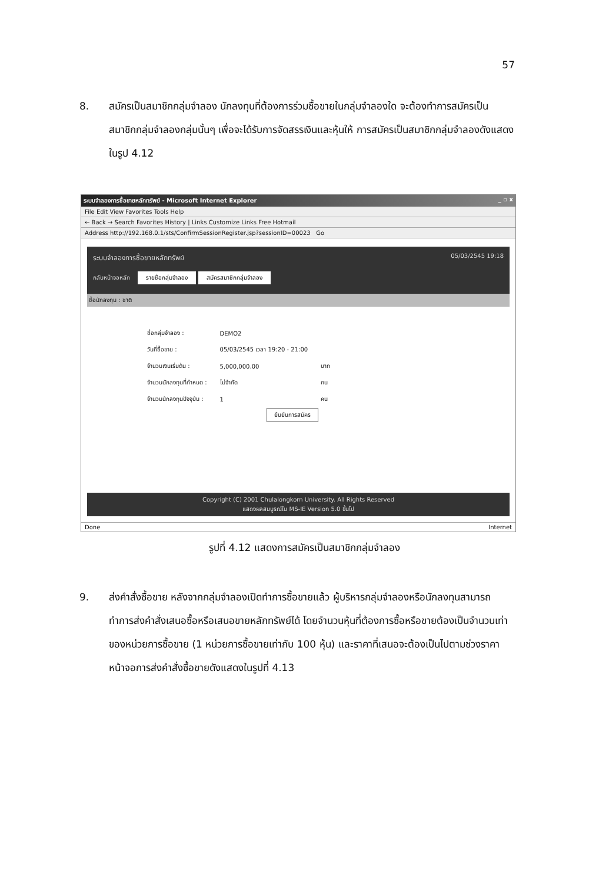57
8. สมัครเป็นสมาชิกกลุ่มจำลอง นักลงทุนที่ต้องการร่วมซื้อขายในกลุ่มจำลองใด จะต้องทำการสมัครเป็นสมาชิกกลุ่มจำลองกลุ่มนั้นๆ เพื่อจะได้รับการจัดสรรเงินและหุ้นให้ การสมัครเป็นสมาชิกกลุ่มจำลองดังแสดงในรูป 4.12
ระบบจำลองการซื้อขายหลักทรัพย์ - Microsoft Internet Explorer _ ▫ x
File Edit View Favorites Tools Help
← Back → Search Favorites History | Links Customize Links Free Hotmail
Address http://192.168.0.1/sts/ConfirmSessionRegister.jsp?sessionID=00023 Go
ระบบจำลองการซื้อขายหลักทรัพย์ 05/03/2545 19:18
กลับหน้าจอหลัก รายชื่อกลุ่มจำลอง สมัครสมาชิกกลุ่มจำลอง
ชื่อนักลงทุน : ชาติ
| ชื่อกลุ่มจำลอง : | DEMO2 | |
| วันที่ซื้อขาย : | 05/03/2545 เวลา 19:20 - 21:00 | |
| จำนวนเงินเริ่มต้น : | 5,000,000.00 | บาท |
| จำนวนนักลงทุนที่กำหนด : | ไม่จำกัด | คน |
| จำนวนนักลงทุนปัจจุบัน : | 1 | คน |
ยืนยันการสมัคร
Copyright (C) 2001 Chulalongkorn University. All Rights Reserved
แสดงผลสมบูรณ์ใน MS-IE Version 5.0 ขึ้นไป
Done Internet
รูปที่ 4.12 แสดงการสมัครเป็นสมาชิกกลุ่มจำลอง
9. ส่งคำสั่งซื้อขาย หลังจากกลุ่มจำลองเปิดทำการซื้อขายแล้ว ผู้บริหารกลุ่มจำลองหรือนักลงทุนสามารถทำการส่งคำสั่งเสนอซื้อหรือเสนอขายหลักทรัพย์ได้ โดยจำนวนหุ้นที่ต้องการซื้อหรือขายต้องเป็นจำนวนเท่าของหน่วยการซื้อขาย (1 หน่วยการซื้อขายเท่ากับ 100 หุ้น) และราคาที่เสนอจะต้องเป็นไปตามช่วงราคา หน้าจอการส่งคำสั่งซื้อขายดังแสดงในรูปที่ 4.13